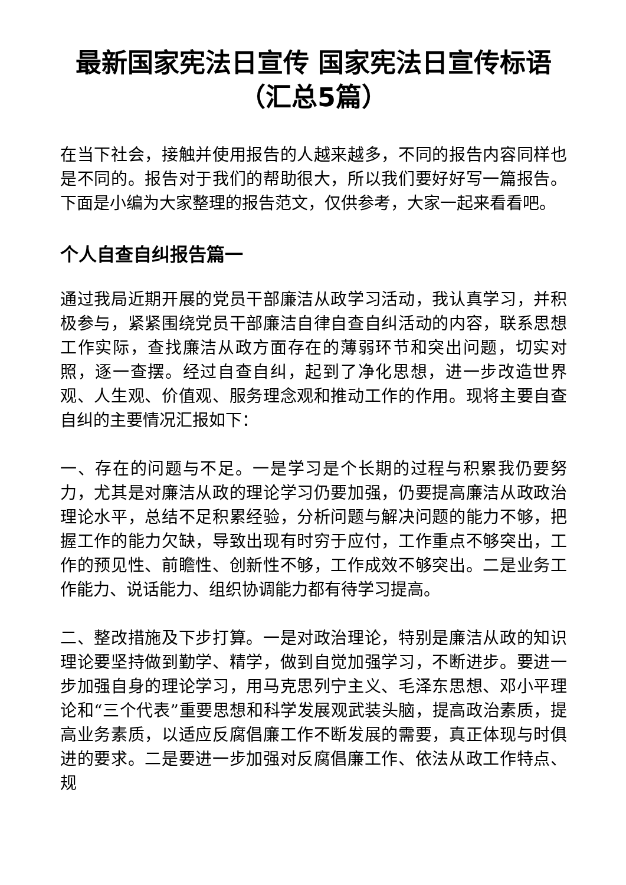最新国家宪法日宣传 国家宪法日宣传标语（汇总5篇）
在当下社会，接触并使用报告的人越来越多，不同的报告内容同样也是不同的。报告对于我们的帮助很大，所以我们要好好写一篇报告。下面是小编为大家整理的报告范文，仅供参考，大家一起来看看吧。
个人自查自纠报告篇一
通过我局近期开展的党员干部廉洁从政学习活动，我认真学习，并积极参与，紧紧围绕党员干部廉洁自律自查自纠活动的内容，联系思想工作实际，查找廉洁从政方面存在的薄弱环节和突出问题，切实对照，逐一查摆。经过自查自纠，起到了净化思想，进一步改造世界观、人生观、价值观、服务理念观和推动工作的作用。现将主要自查自纠的主要情况汇报如下：
一、存在的问题与不足。一是学习是个长期的过程与积累我仍要努力，尤其是对廉洁从政的理论学习仍要加强，仍要提高廉洁从政政治理论水平，总结不足积累经验，分析问题与解决问题的能力不够，把握工作的能力欠缺，导致出现有时穷于应付，工作重点不够突出，工作的预见性、前瞻性、创新性不够，工作成效不够突出。二是业务工作能力、说话能力、组织协调能力都有待学习提高。
二、整改措施及下步打算。一是对政治理论，特别是廉洁从政的知识理论要坚持做到勤学、精学，做到自觉加强学习，不断进步。要进一步加强自身的理论学习，用马克思列宁主义、毛泽东思想、邓小平理论和“三个代表”重要思想和科学发展观武装头脑，提高政治素质，提高业务素质，以适应反腐倡廉工作不断发展的需要，真正体现与时俱进的要求。二是要进一步加强对反腐倡廉工作、依法从政工作特点、规